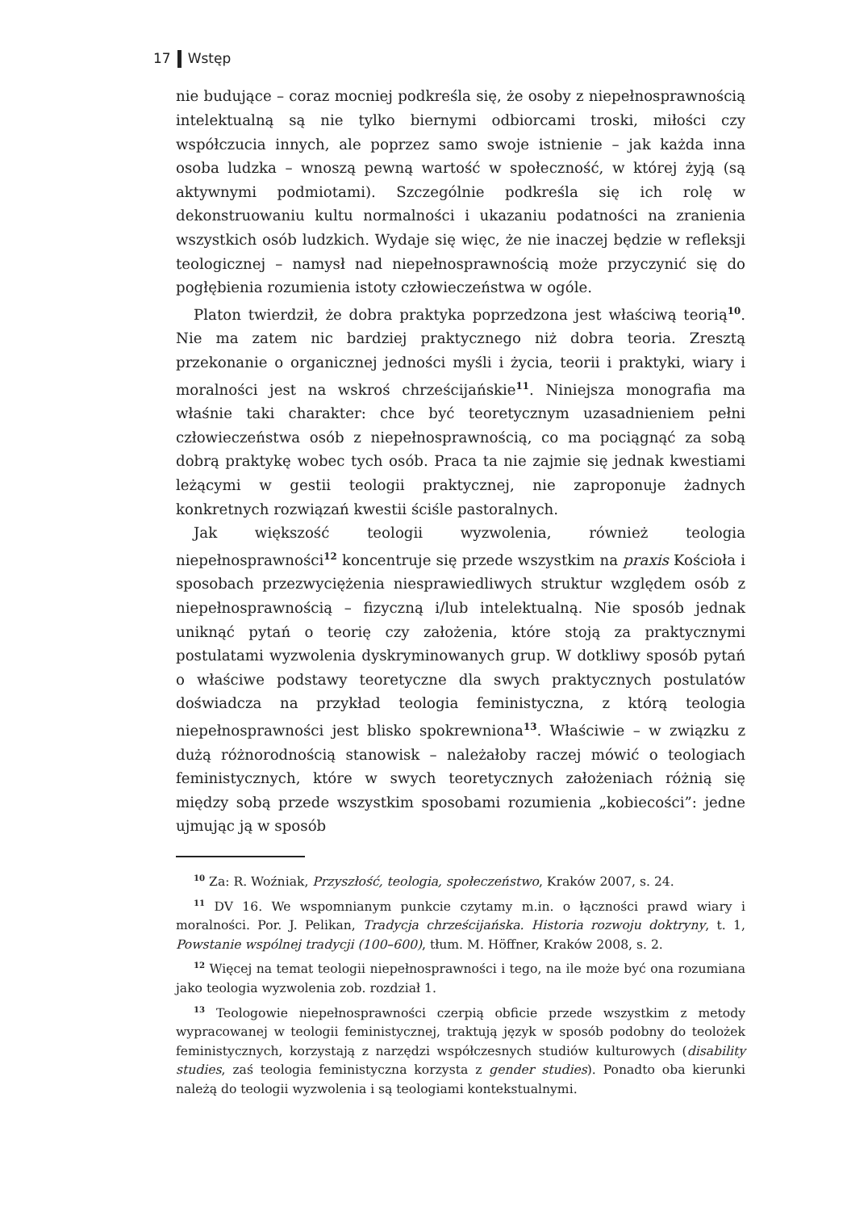17 Wstęp
nie budujące – coraz mocniej podkreśla się, że osoby z niepełnosprawnością intelektualną są nie tylko biernymi odbiorcami troski, miłości czy współczucia innych, ale poprzez samo swoje istnienie – jak każda inna osoba ludzka – wnoszą pewną wartość w społeczność, w której żyją (są aktywnymi podmiotami). Szczególnie podkreśla się ich rolę w dekonstruowaniu kultu normalności i ukazaniu podatności na zranienia wszystkich osób ludzkich. Wydaje się więc, że nie inaczej będzie w refleksji teologicznej – namysł nad niepełnosprawnością może przyczynić się do pogłębienia rozumienia istoty człowieczeństwa w ogóle.
Platon twierdził, że dobra praktyka poprzedzona jest właściwą teorią<sup>10</sup>. Nie ma zatem nic bardziej praktycznego niż dobra teoria. Zresztą przekonanie o organicznej jedności myśli i życia, teorii i praktyki, wiary i moralności jest na wskroś chrześcijańskie<sup>11</sup>. Niniejsza monografia ma właśnie taki charakter: chce być teoretycznym uzasadnieniem pełni człowieczeństwa osób z niepełnosprawnością, co ma pociągnąć za sobą dobrą praktykę wobec tych osób. Praca ta nie zajmie się jednak kwestiami leżącymi w gestii teologii praktycznej, nie zaproponuje żadnych konkretnych rozwiązań kwestii ściśle pastoralnych.
Jak większość teologii wyzwolenia, również teologia niepełnosprawności<sup>12</sup> koncentruje się przede wszystkim na praxis Kościoła i sposobach przezwyciężenia niesprawiedliwych struktur względem osób z niepełnosprawnością – fizyczną i/lub intelektualną. Nie sposób jednak uniknąć pytań o teorię czy założenia, które stoją za praktycznymi postulatami wyzwolenia dyskryminowanych grup. W dotkliwy sposób pytań o właściwe podstawy teoretyczne dla swych praktycznych postulatów doświadcza na przykład teologia feministyczna, z którą teologia niepełnosprawności jest blisko spokrewniona<sup>13</sup>. Właściwie – w związku z dużą różnorodnością stanowisk – należałoby raczej mówić o teologiach feministycznych, które w swych teoretycznych założeniach różnią się między sobą przede wszystkim sposobami rozumienia „kobiecości”: jedne ujmując ją w sposób
<sup>10</sup> Za: R. Woźniak, Przyszłość, teologia, społeczeństwo, Kraków 2007, s. 24.
<sup>11</sup> DV 16. We wspomnianym punkcie czytamy m.in. o łączności prawd wiary i moralności. Por. J. Pelikan, Tradycja chrześcijańska. Historia rozwoju doktryny, t. 1, Powstanie wspólnej tradycji (100–600), tłum. M. Höffner, Kraków 2008, s. 2.
<sup>12</sup> Więcej na temat teologii niepełnosprawności i tego, na ile może być ona rozumiana jako teologia wyzwolenia zob. rozdział 1.
<sup>13</sup> Teologowie niepełnosprawności czerpią obficie przede wszystkim z metody wypracowanej w teologii feministycznej, traktują język w sposób podobny do teolożek feministycznych, korzystają z narzędzi współczesnych studiów kulturowych (disability studies, zaś teologia feministyczna korzysta z gender studies). Ponadto oba kierunki należą do teologii wyzwolenia i są teologiami kontekstualnymi.